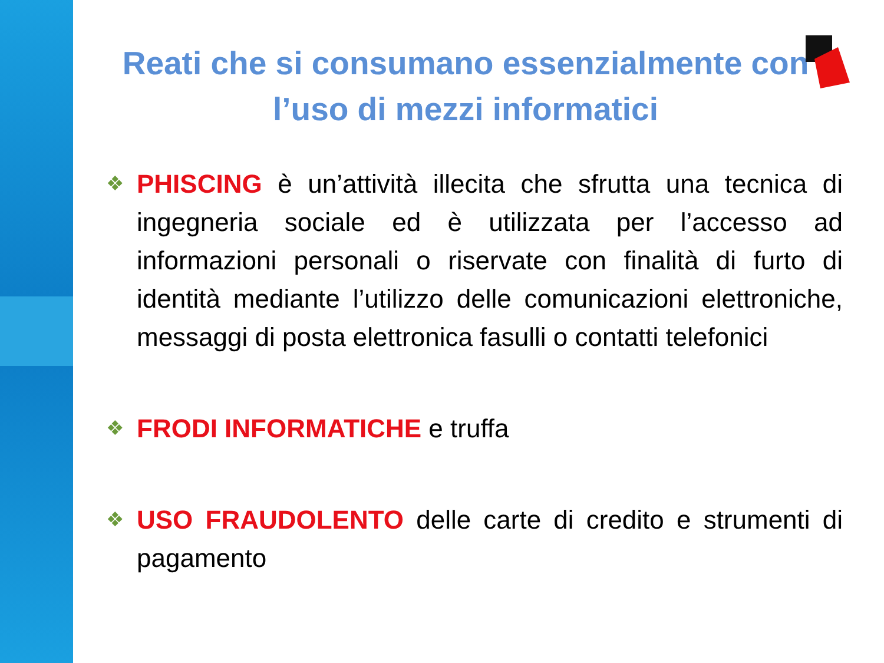Reati che si consumano essenzialmente con l’uso di mezzi informatici
❖
PHISCING è un’attività illecita che sfrutta una tecnica di ingegneria sociale ed è utilizzata per l’accesso ad informazioni personali o riservate con finalità di furto di identità mediante l’utilizzo delle comunicazioni elettroniche, messaggi di posta elettronica fasulli o contatti telefonici
❖
FRODI INFORMATICHE e truffa
❖
USO FRAUDOLENTO delle carte di credito e strumenti di pagamento